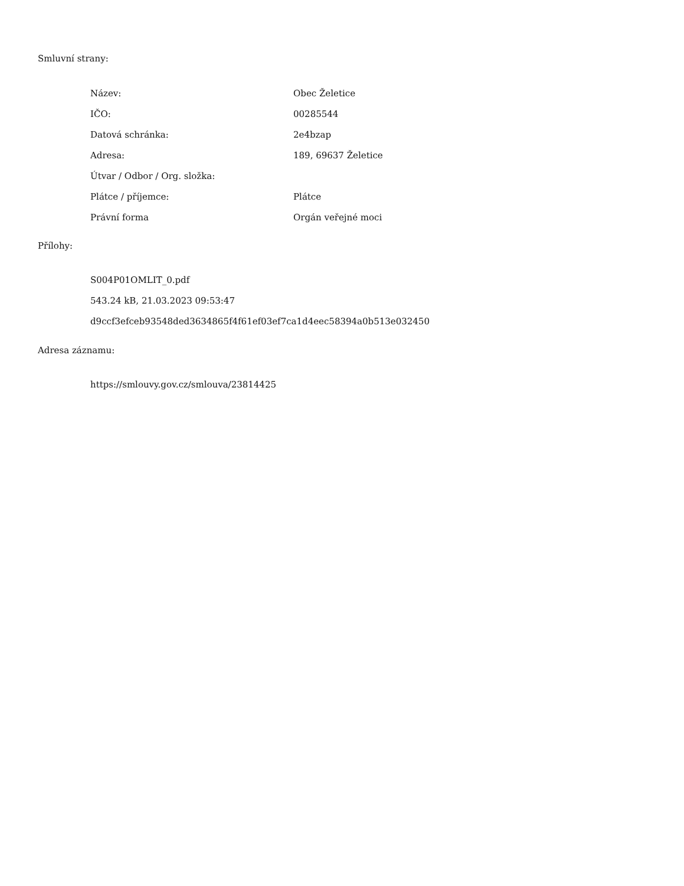Smluvní strany:
| Název: | Obec Želetice |
| IČO: | 00285544 |
| Datová schránka: | 2e4bzap |
| Adresa: | 189, 69637 Želetice |
| Útvar / Odbor / Org. složka: | |
| Plátce / příjemce: | Plátce |
| Právní forma | Orgán veřejné moci |
Přílohy:
S004P01OMLIT_0.pdf
543.24 kB, 21.03.2023 09:53:47
d9ccf3efceb93548ded3634865f4f61ef03ef7ca1d4eec58394a0b513e032450
Adresa záznamu:
https://smlouvy.gov.cz/smlouva/23814425